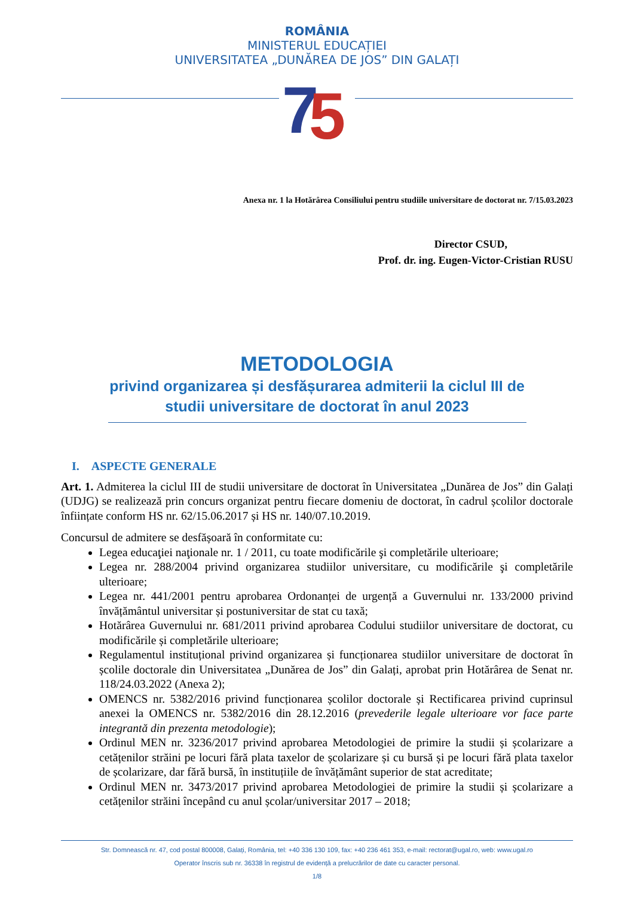ROMÂNIA
MINISTERUL EDUCAȚIEI
UNIVERSITATEA „DUNĂREA DE JOS” DIN GALAȚI
7
5
Anexa nr. 1 la Hotărârea Consiliului pentru studiile universitare de doctorat nr. 7/15.03.2023
Director CSUD,
Prof. dr. ing. Eugen-Victor-Cristian RUSU
METODOLOGIA
privind organizarea și desfășurarea admiterii la ciclul III de studii universitare de doctorat în anul 2023
I. ASPECTE GENERALE
Art. 1. Admiterea la ciclul III de studii universitare de doctorat în Universitatea „Dunărea de Jos” din Galați (UDJG) se realizează prin concurs organizat pentru fiecare domeniu de doctorat, în cadrul școlilor doctorale înființate conform HS nr. 62/15.06.2017 și HS nr. 140/07.10.2019.
Concursul de admitere se desfășoară în conformitate cu:
Legea educaţiei naţionale nr. 1 / 2011, cu toate modificările şi completările ulterioare;
Legea nr. 288/2004 privind organizarea studiilor universitare, cu modificările şi completările ulterioare;
Legea nr. 441/2001 pentru aprobarea Ordonanței de urgență a Guvernului nr. 133/2000 privind învățământul universitar și postuniversitar de stat cu taxă;
Hotărârea Guvernului nr. 681/2011 privind aprobarea Codului studiilor universitare de doctorat, cu modificările și completările ulterioare;
Regulamentul instituțional privind organizarea și funcționarea studiilor universitare de doctorat în școlile doctorale din Universitatea „Dunărea de Jos” din Galați, aprobat prin Hotărârea de Senat nr. 118/24.03.2022 (Anexa 2);
OMENCS nr. 5382/2016 privind funcționarea școlilor doctorale și Rectificarea privind cuprinsul anexei la OMENCS nr. 5382/2016 din 28.12.2016 (prevederile legale ulterioare vor face parte integrantă din prezenta metodologie);
Ordinul MEN nr. 3236/2017 privind aprobarea Metodologiei de primire la studii și școlarizare a cetățenilor străini pe locuri fără plata taxelor de școlarizare și cu bursă și pe locuri fără plata taxelor de școlarizare, dar fără bursă, în instituțiile de învățământ superior de stat acreditate;
Ordinul MEN nr. 3473/2017 privind aprobarea Metodologiei de primire la studii și școlarizare a cetățenilor străini începând cu anul școlar/universitar 2017 – 2018;
Str. Domnească nr. 47, cod postal 800008, Galați, România, tel: +40 336 130 109, fax: +40 236 461 353, e-mail: rectorat@ugal.ro, web: www.ugal.ro
Operator înscris sub nr. 36338 în registrul de evidență a prelucrărilor de date cu caracter personal.
1/8